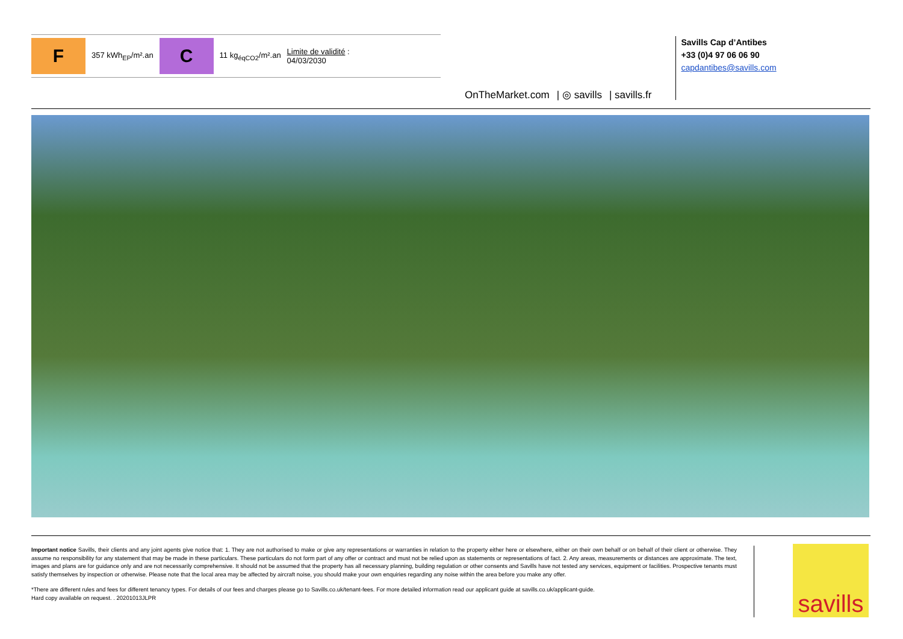F 357 kWh<sub>EP</sub>/m².an C 11 kg<sub>éqCO2</sub>/m².an Limite de validité :
04/03/2030
OnTheMarket.com | ◎ savills | savills.fr
Savills Cap d’Antibes
+33 (0)4 97 06 06 90
capdantibes@savills.com
Important notice Savills, their clients and any joint agents give notice that: 1. They are not authorised to make or give any representations or warranties in relation to the property either here or elsewhere, either on their own behalf or on behalf of their client or otherwise. They assume no responsibility for any statement that may be made in these particulars. These particulars do not form part of any offer or contract and must not be relied upon as statements or representations of fact. 2. Any areas, measurements or distances are approximate. The text, images and plans are for guidance only and are not necessarily comprehensive. It should not be assumed that the property has all necessary planning, building regulation or other consents and Savills have not tested any services, equipment or facilities. Prospective tenants must satisfy themselves by inspection or otherwise. Please note that the local area may be affected by aircraft noise, you should make your own enquiries regarding any noise within the area before you make any offer.
*There are different rules and fees for different tenancy types. For details of our fees and charges please go to Savills.co.uk/tenant-fees. For more detailed information read our applicant guide at savills.co.uk/applicant-guide.
Hard copy available on request. . 20201013JLPR
savills